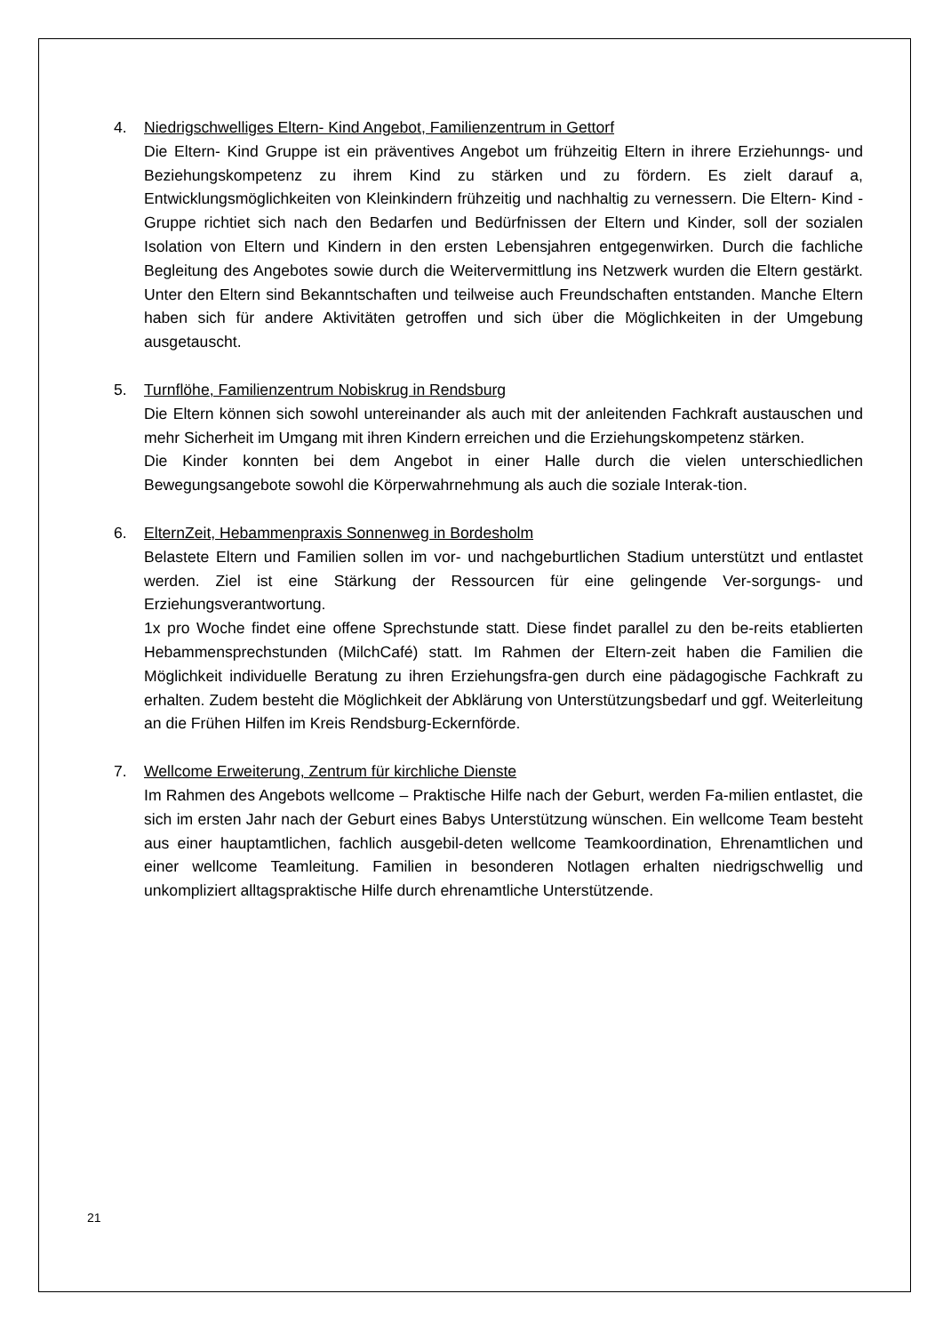4. Niedrigschwelliges Eltern- Kind Angebot, Familienzentrum in Gettorf
Die Eltern- Kind Gruppe ist ein präventives Angebot um frühzeitig Eltern in ihrere Erziehunngs- und Beziehungskompetenz zu ihrem Kind zu stärken und zu fördern. Es zielt darauf a, Entwicklungsmöglichkeiten von Kleinkindern frühzeitig und nachhaltig zu vernessern. Die Eltern- Kind -Gruppe richtiet sich nach den Bedarfen und Bedürfnissen der Eltern und Kinder, soll der sozialen Isolation von Eltern und Kindern in den ersten Lebensjahren entgegenwirken. Durch die fachliche Begleitung des Angebotes sowie durch die Weitervermittlung ins Netzwerk wurden die Eltern gestärkt. Unter den Eltern sind Bekanntschaften und teilweise auch Freundschaften entstanden. Manche Eltern haben sich für andere Aktivitäten getroffen und sich über die Möglichkeiten in der Umgebung ausgetauscht.
5. Turnflöhe, Familienzentrum Nobiskrug in Rendsburg
Die Eltern können sich sowohl untereinander als auch mit der anleitenden Fachkraft austauschen und mehr Sicherheit im Umgang mit ihren Kindern erreichen und die Erziehungskompetenz stärken.
Die Kinder konnten bei dem Angebot in einer Halle durch die vielen unterschiedlichen Bewegungsangebote sowohl die Körperwahrnehmung als auch die soziale Interak-tion.
6. ElternZeit, Hebammenpraxis Sonnenweg in Bordesholm
Belastete Eltern und Familien sollen im vor- und nachgeburtlichen Stadium unterstützt und entlastet werden. Ziel ist eine Stärkung der Ressourcen für eine gelingende Ver-sorgungs- und Erziehungsverantwortung.
1x pro Woche findet eine offene Sprechstunde statt. Diese findet parallel zu den be-reits etablierten Hebammensprechstunden (MilchCafé) statt. Im Rahmen der Eltern-zeit haben die Familien die Möglichkeit individuelle Beratung zu ihren Erziehungsfra-gen durch eine pädagogische Fachkraft zu erhalten. Zudem besteht die Möglichkeit der Abklärung von Unterstützungsbedarf und ggf. Weiterleitung an die Frühen Hilfen im Kreis Rendsburg-Eckernförde.
7. Wellcome Erweiterung, Zentrum für kirchliche Dienste
Im Rahmen des Angebots wellcome – Praktische Hilfe nach der Geburt, werden Fa-milien entlastet, die sich im ersten Jahr nach der Geburt eines Babys Unterstützung wünschen. Ein wellcome Team besteht aus einer hauptamtlichen, fachlich ausgebil-deten wellcome Teamkoordination, Ehrenamtlichen und einer wellcome Teamleitung. Familien in besonderen Notlagen erhalten niedrigschwellig und unkompliziert alltagspraktische Hilfe durch ehrenamtliche Unterstützende.
21